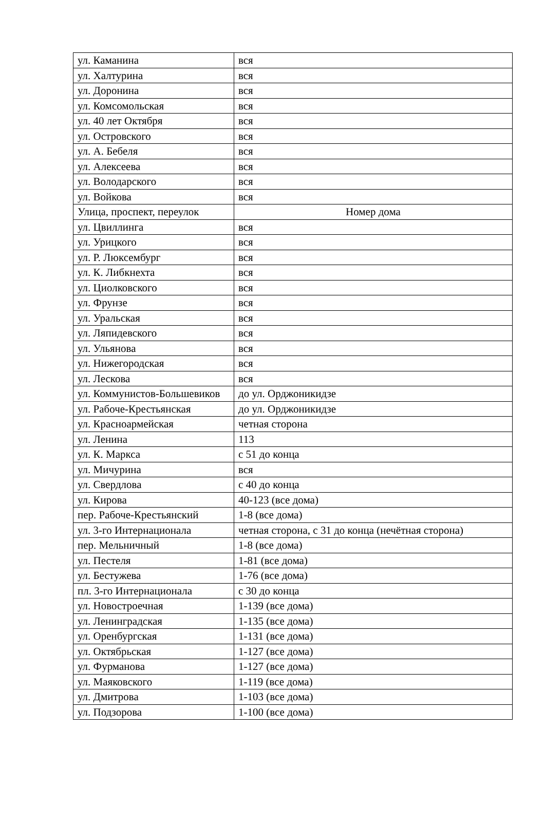| ул. Каманина | вся |
| ул. Халтурина | вся |
| ул. Доронина | вся |
| ул. Комсомольская | вся |
| ул. 40 лет Октября | вся |
| ул. Островского | вся |
| ул. А. Бебеля | вся |
| ул. Алексеева | вся |
| ул. Володарского | вся |
| ул. Войкова | вся |
| Улица, проспект, переулок | Номер дома |
| ул. Цвиллинга | вся |
| ул. Урицкого | вся |
| ул. Р. Люксембург | вся |
| ул. К. Либкнехта | вся |
| ул. Циолковского | вся |
| ул. Фрунзе | вся |
| ул. Уральская | вся |
| ул. Ляпидевского | вся |
| ул. Ульянова | вся |
| ул. Нижегородская | вся |
| ул. Лескова | вся |
| ул. Коммунистов-Большевиков | до ул. Орджоникидзе |
| ул. Рабоче-Крестьянская | до ул. Орджоникидзе |
| ул. Красноармейская | четная сторона |
| ул. Ленина | 113 |
| ул. К. Маркса | с 51 до конца |
| ул. Мичурина | вся |
| ул. Свердлова | с 40 до конца |
| ул. Кирова | 40-123 (все дома) |
| пер. Рабоче-Крестьянский | 1-8 (все дома) |
| ул. 3-го Интернационала | четная сторона, с 31 до конца (нечётная сторона) |
| пер. Мельничный | 1-8 (все дома) |
| ул. Пестеля | 1-81 (все дома) |
| ул. Бестужева | 1-76 (все дома) |
| пл. 3-го Интернационала | с 30 до конца |
| ул. Новостроечная | 1-139 (все дома) |
| ул. Ленинградская | 1-135 (все дома) |
| ул. Оренбургская | 1-131 (все дома) |
| ул. Октябрьская | 1-127 (все дома) |
| ул. Фурманова | 1-127 (все дома) |
| ул. Маяковского | 1-119 (все дома) |
| ул. Дмитрова | 1-103 (все дома) |
| ул. Подзорова | 1-100 (все дома) |